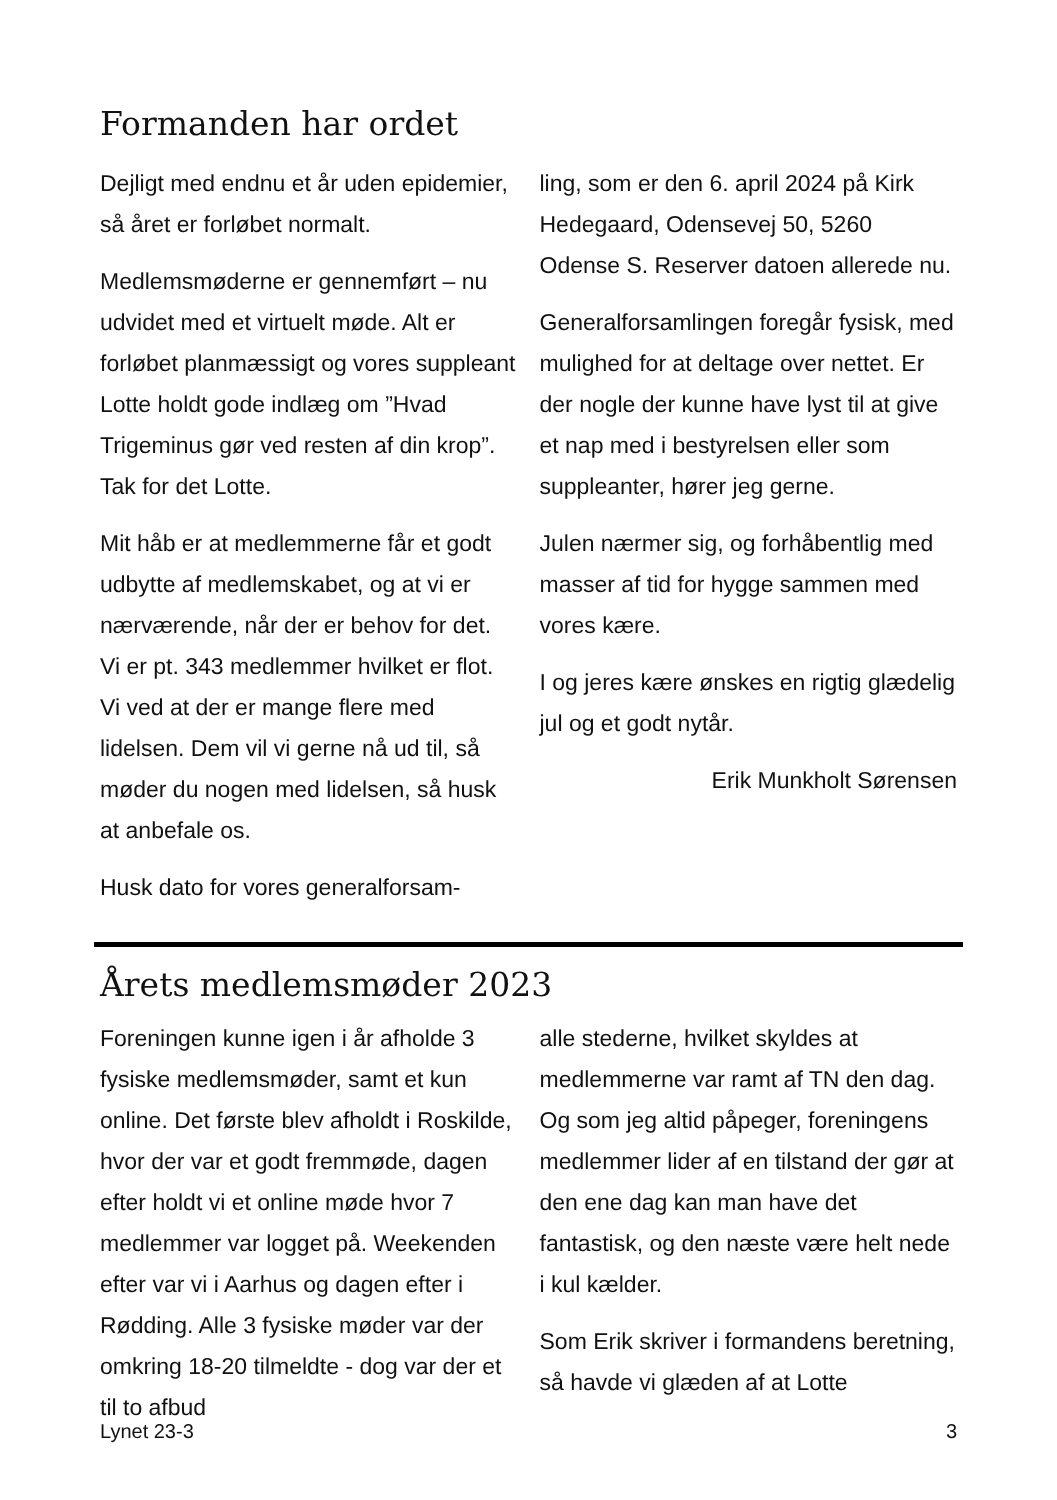Formanden har ordet
Dejligt med endnu et år uden epidemier, så året er forløbet normalt.
Medlemsmøderne er gennemført – nu udvidet med et virtuelt møde. Alt er forløbet planmæssigt og vores suppleant Lotte holdt gode indlæg om ”Hvad Trigeminus gør ved resten af din krop”. Tak for det Lotte.
Mit håb er at medlemmerne får et godt udbytte af medlemskabet, og at vi er nærværende, når der er behov for det. Vi er pt. 343 medlemmer hvilket er flot. Vi ved at der er mange flere med lidelsen. Dem vil vi gerne nå ud til, så møder du nogen med lidelsen, så husk at anbefale os.
Husk dato for vores generalforsam-
ling, som er den 6. april 2024 på Kirk Hedegaard, Odensevej 50, 5260 Odense S. Reserver datoen allerede nu.
Generalforsamlingen foregår fysisk, med mulighed for at deltage over nettet. Er der nogle der kunne have lyst til at give et nap med i bestyrelsen eller som suppleanter, hører jeg gerne.
Julen nærmer sig, og forhåbentlig med masser af tid for hygge sammen med vores kære.
I og jeres kære ønskes en rigtig glædelig jul og et godt nytår.
Erik Munkholt Sørensen
Årets medlemsmøder 2023
Foreningen kunne igen i år afholde 3 fysiske medlemsmøder, samt et kun online. Det første blev afholdt i Roskilde, hvor der var et godt fremmøde, dagen efter holdt vi et online møde hvor 7 medlemmer var logget på. Weekenden efter var vi i Aarhus og dagen efter i Rødding. Alle 3 fysiske møder var der omkring 18-20 tilmeldte - dog var der et til to afbud
alle stederne, hvilket skyldes at medlemmerne var ramt af TN den dag. Og som jeg altid påpeger, foreningens medlemmer lider af en tilstand der gør at den ene dag kan man have det fantastisk, og den næste være helt nede i kul kælder.
Som Erik skriver i formandens beretning, så havde vi glæden af at Lotte
Lynet 23-3 3